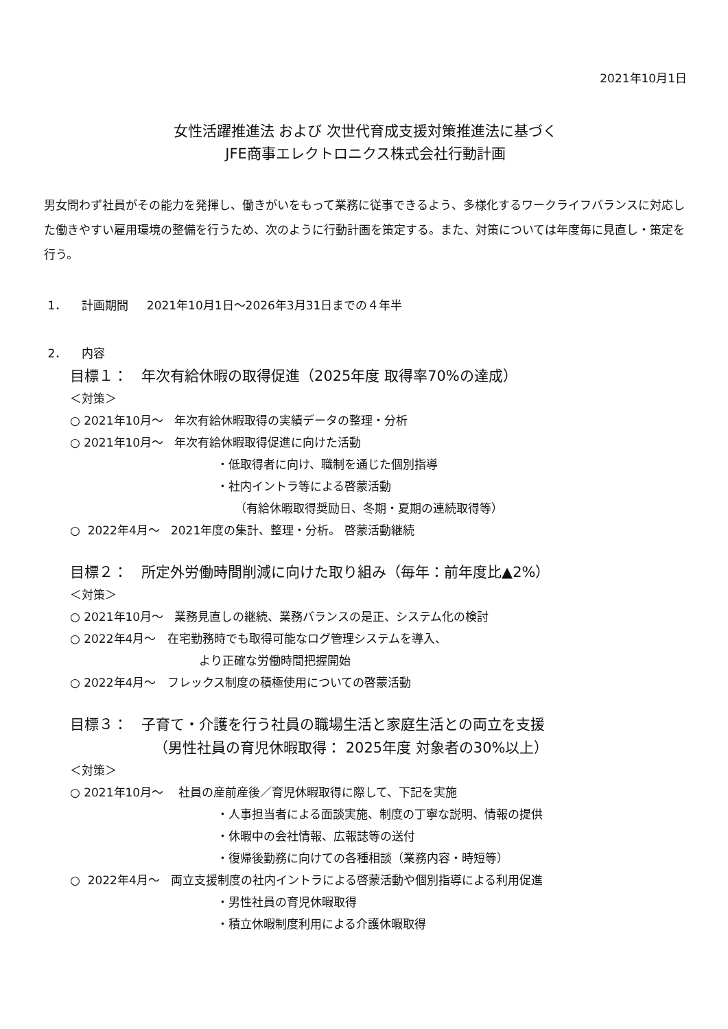2021年10月1日
女性活躍推進法 および 次世代育成支援対策推進法に基づく
JFE商事エレクトロニクス株式会社行動計画
男女問わず社員がその能力を発揮し、働きがいをもって業務に従事できるよう、多様化するワークライフバランスに対応した働きやすい雇用環境の整備を行うため、次のように行動計画を策定する。また、対策については年度毎に見直し・策定を行う。
1． 計画期間 2021年10月1日～2026年3月31日までの４年半
2． 内容
目標１： 年次有給休暇の取得促進（2025年度 取得率70%の達成）
＜対策＞
○ 2021年10月～ 年次有給休暇取得の実績データの整理・分析
○ 2021年10月～ 年次有給休暇取得促進に向けた活動
・低取得者に向け、職制を通じた個別指導
・社内イントラ等による啓蒙活動
（有給休暇取得奨励日、冬期・夏期の連続取得等）
○ 2022年4月～ 2021年度の集計、整理・分析。 啓蒙活動継続
目標２： 所定外労働時間削減に向けた取り組み（毎年：前年度比▲2%）
＜対策＞
○ 2021年10月～ 業務見直しの継続、業務バランスの是正、システム化の検討
○ 2022年4月～ 在宅勤務時でも取得可能なログ管理システムを導入、
より正確な労働時間把握開始
○ 2022年4月～ フレックス制度の積極使用についての啓蒙活動
目標３： 子育て・介護を行う社員の職場生活と家庭生活との両立を支援
（男性社員の育児休暇取得： 2025年度 対象者の30%以上）
＜対策＞
○ 2021年10月～ 社員の産前産後／育児休暇取得に際して、下記を実施
・人事担当者による面談実施、制度の丁寧な説明、情報の提供
・休暇中の会社情報、広報誌等の送付
・復帰後勤務に向けての各種相談（業務内容・時短等）
○ 2022年4月～ 両立支援制度の社内イントラによる啓蒙活動や個別指導による利用促進
・男性社員の育児休暇取得
・積立休暇制度利用による介護休暇取得